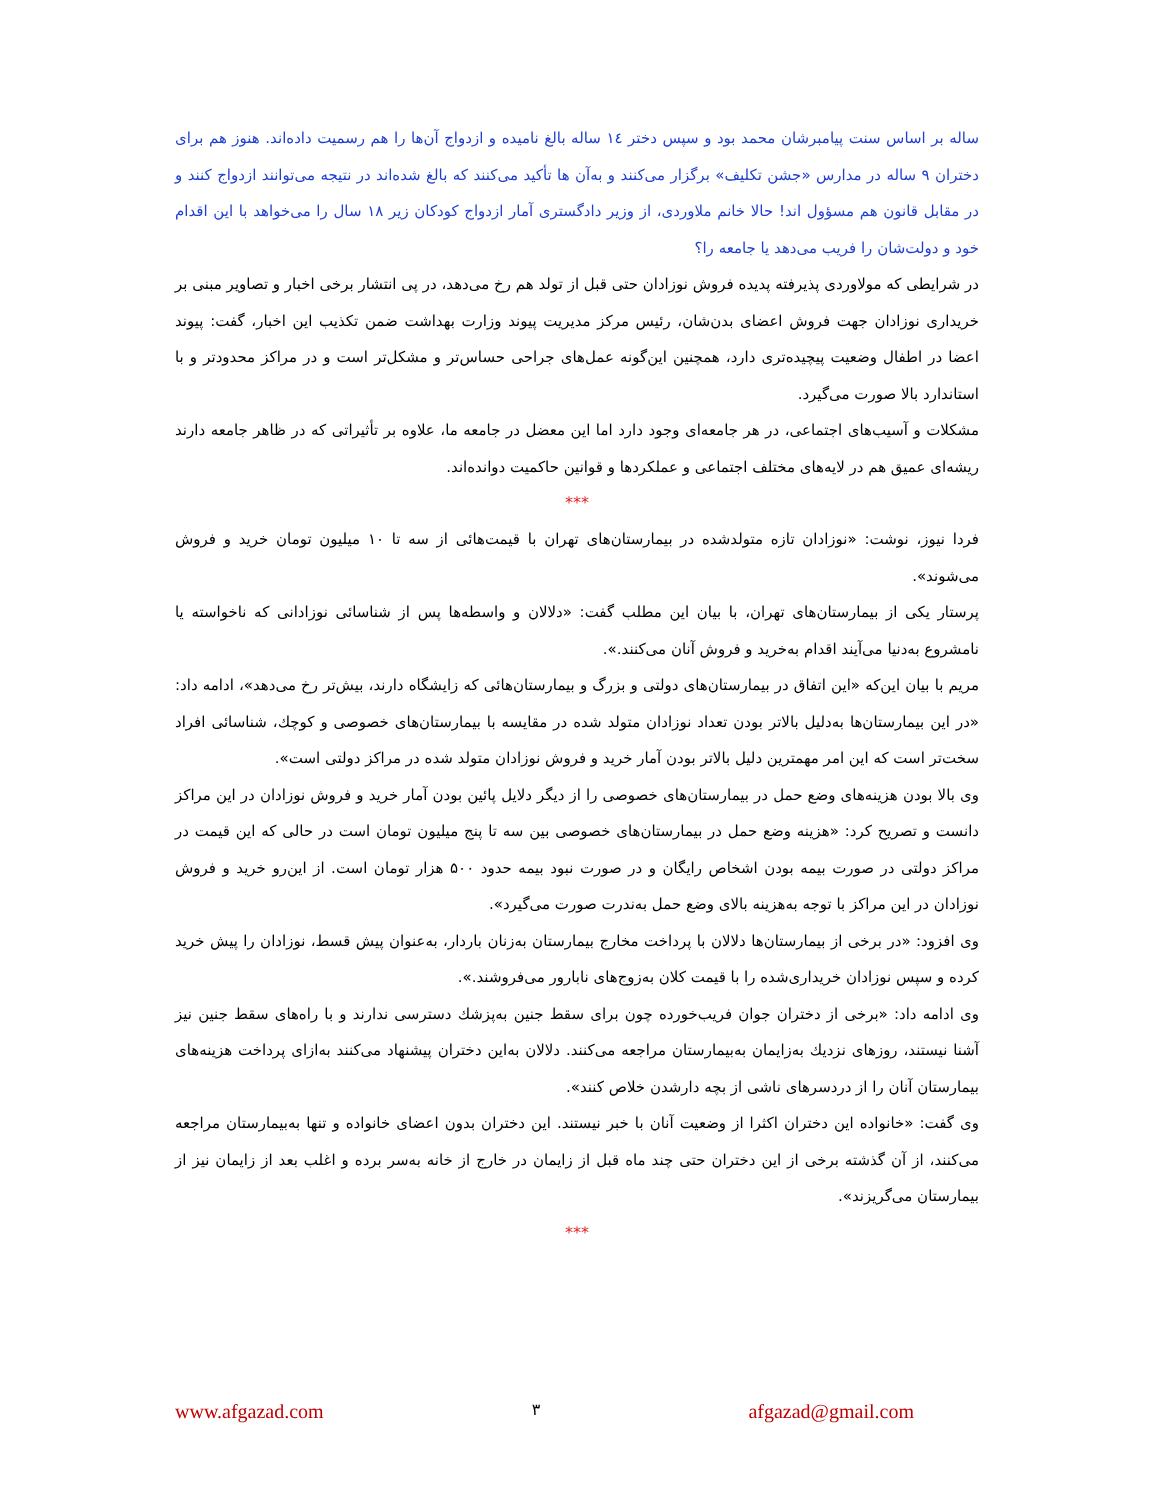ساله بر اساس سنت پیامبرشان محمد بود و سپس دختر ۱٤ ساله بالغ نامیده و ازدواج آن‌ها را هم رسمیت داده‌اند. هنوز هم برای دختران ۹ ساله در مدارس «جشن تکلیف» برگزار می‌کنند و به‌آن ها تأکید می‌کنند که بالغ شده‌اند در نتیجه می‌توانند ازدواج کنند و در مقابل قانون هم مسؤول اند! حالا خانم ملاوردی، از وزیر دادگستری آمار ازدواج کودکان زیر ۱۸ سال را می‌خواهد با این اقدام خود و دولت‌شان را فریب می‌دهد یا جامعه را؟
در شرایطی که مولاوردی پذیرفته پدیده فروش نوزادان حتی قبل از تولد هم رخ می‌دهد، در پی انتشار برخی اخبار و تصاویر مبنی بر خریداری نوزادان جهت فروش اعضای بدن‌شان، رئیس مرکز مدیریت پیوند وزارت بهداشت ضمن تکذیب این اخبار، گفت: پیوند اعضا در اطفال وضعیت پیچیده‌تری دارد، همچنین این‌گونه عمل‌های جراحی حساس‌تر و مشکل‌تر است و در مراکز محدودتر و با استاندارد بالا صورت می‌گیرد.
مشکلات و آسیب‌های اجتماعی، در هر جامعه‌ای وجود دارد اما این معضل در جامعه ما، علاوه بر تأثیراتی که در ظاهر جامعه دارند ریشه‌ای عمیق هم در لایه‌های مختلف اجتماعی و عملکردها و قوانین حاکمیت دوانده‌اند.
***
فردا نیوز، نوشت: «نوزادان تازه متولدشده در بیمارستان‌های تهران با قیمت‌هائی از سه تا ۱۰ میلیون تومان خرید و فروش می‌شوند».
پرستار یکی از بیمارستان‌های تهران، با بیان این مطلب گفت: «دلالان و واسطه‌ها پس از شناسائی نوزادانی که ناخواسته یا نامشروع به‌دنیا می‌آیند اقدام به‌خرید و فروش آنان می‌کنند.».
مریم با بیان این‌که «این اتفاق در بیمارستان‌های دولتی و بزرگ و بیمارستان‌هائی که زایشگاه دارند، بیش‌تر رخ می‌دهد»، ادامه داد: «در این بیمارستان‌ها به‌دلیل بالاتر بودن تعداد نوزادان متولد شده در مقایسه با بیمارستان‌های خصوصی و کوچك، شناسائی افراد سخت‌تر است که این امر مهمترین دلیل بالاتر بودن آمار خرید و فروش نوزادان متولد شده در مراکز دولتی است».
وی بالا بودن هزینه‌های وضع حمل در بیمارستان‌های خصوصی را از دیگر دلایل پائین بودن آمار خرید و فروش نوزادان در این مراکز دانست و تصریح کرد: «هزینه وضع حمل در بیمارستان‌های خصوصی بین سه تا پنج میلیون تومان است در حالی که این قیمت در مراکز دولتی در صورت بیمه بودن اشخاص رایگان و در صورت نبود بیمه حدود ۵۰۰ هزار تومان است. از این‌رو خرید و فروش نوزادان در این مراکز با توجه به‌هزینه بالای وضع حمل به‌ندرت صورت می‌گیرد».
وی افزود: «در برخی از بیمارستان‌ها دلالان با پرداخت مخارج بیمارستان به‌زنان باردار، به‌عنوان پیش قسط، نوزادان را پیش خرید کرده و سپس نوزادان خریداری‌شده را با قیمت کلان به‌زوج‌های نابارور می‌فروشند.».
وی ادامه داد: «برخی از دختران جوان فریب‌خورده چون برای سقط جنین به‌پزشك دسترسی ندارند و با راه‌های سقط جنین نیز آشنا نیستند، روزهای نزدیك به‌زایمان به‌بیمارستان مراجعه می‌کنند. دلالان به‌این دختران پیشنهاد می‌کنند به‌ازای پرداخت هزینه‌های بیمارستان آنان را از دردسرهای ناشی از بچه دارشدن خلاص کنند».
وی گفت: «خانواده این دختران اکثرا از وضعیت آنان با خبر نیستند. این دختران بدون اعضای خانواده و تنها به‌بیمارستان مراجعه می‌کنند، از آن گذشته برخی از این دختران حتی چند ماه قبل از زایمان در خارج از خانه به‌سر برده و اغلب بعد از زایمان نیز از بیمارستان می‌گریزند».
***
www.afgazad.com ۳ afgazad@gmail.com